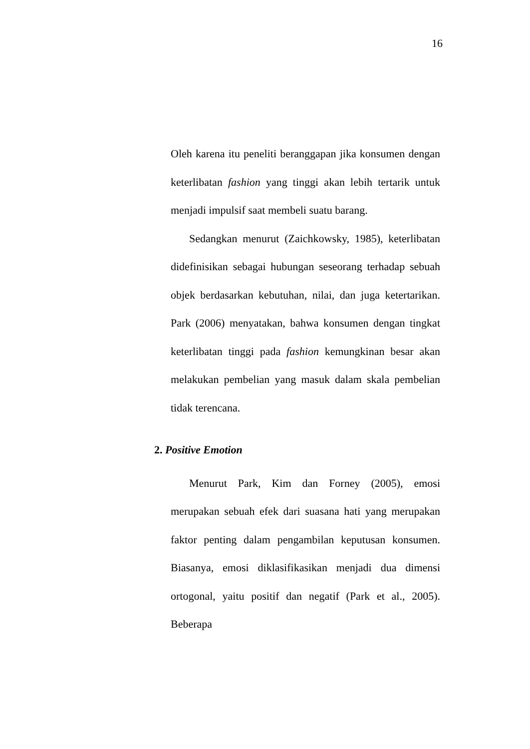16
Oleh karena itu peneliti beranggapan jika konsumen dengan keterlibatan fashion yang tinggi akan lebih tertarik untuk menjadi impulsif saat membeli suatu barang.
Sedangkan menurut (Zaichkowsky, 1985), keterlibatan didefinisikan sebagai hubungan seseorang terhadap sebuah objek berdasarkan kebutuhan, nilai, dan juga ketertarikan. Park (2006) menyatakan, bahwa konsumen dengan tingkat keterlibatan tinggi pada fashion kemungkinan besar akan melakukan pembelian yang masuk dalam skala pembelian tidak terencana.
2. Positive Emotion
Menurut Park, Kim dan Forney (2005), emosi merupakan sebuah efek dari suasana hati yang merupakan faktor penting dalam pengambilan keputusan konsumen. Biasanya, emosi diklasifikasikan menjadi dua dimensi ortogonal, yaitu positif dan negatif (Park et al., 2005). Beberapa